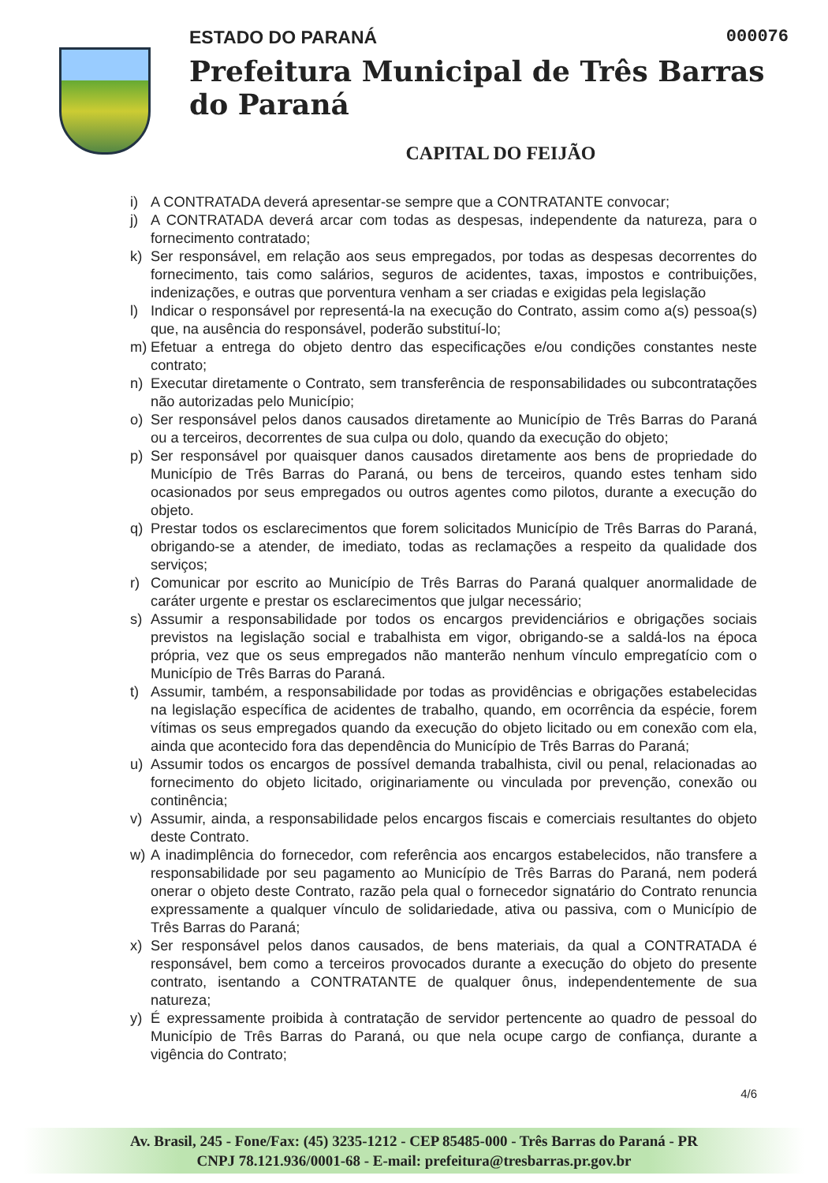ESTADO DO PARANÁ 000076
Prefeitura Municipal de Três Barras do Paraná
CAPITAL DO FEIJÃO
i) A CONTRATADA deverá apresentar-se sempre que a CONTRATANTE convocar;
j) A CONTRATADA deverá arcar com todas as despesas, independente da natureza, para o fornecimento contratado;
k) Ser responsável, em relação aos seus empregados, por todas as despesas decorrentes do fornecimento, tais como salários, seguros de acidentes, taxas, impostos e contribuições, indenizações, e outras que porventura venham a ser criadas e exigidas pela legislação
l) Indicar o responsável por representá-la na execução do Contrato, assim como a(s) pessoa(s) que, na ausência do responsável, poderão substituí-lo;
m) Efetuar a entrega do objeto dentro das especificações e/ou condições constantes neste contrato;
n) Executar diretamente o Contrato, sem transferência de responsabilidades ou subcontratações não autorizadas pelo Município;
o) Ser responsável pelos danos causados diretamente ao Município de Três Barras do Paraná ou a terceiros, decorrentes de sua culpa ou dolo, quando da execução do objeto;
p) Ser responsável por quaisquer danos causados diretamente aos bens de propriedade do Município de Três Barras do Paraná, ou bens de terceiros, quando estes tenham sido ocasionados por seus empregados ou outros agentes como pilotos, durante a execução do objeto.
q) Prestar todos os esclarecimentos que forem solicitados Município de Três Barras do Paraná, obrigando-se a atender, de imediato, todas as reclamações a respeito da qualidade dos serviços;
r) Comunicar por escrito ao Município de Três Barras do Paraná qualquer anormalidade de caráter urgente e prestar os esclarecimentos que julgar necessário;
s) Assumir a responsabilidade por todos os encargos previdenciários e obrigações sociais previstos na legislação social e trabalhista em vigor, obrigando-se a saldá-los na época própria, vez que os seus empregados não manterão nenhum vínculo empregatício com o Município de Três Barras do Paraná.
t) Assumir, também, a responsabilidade por todas as providências e obrigações estabelecidas na legislação específica de acidentes de trabalho, quando, em ocorrência da espécie, forem vítimas os seus empregados quando da execução do objeto licitado ou em conexão com ela, ainda que acontecido fora das dependência do Município de Três Barras do Paraná;
u) Assumir todos os encargos de possível demanda trabalhista, civil ou penal, relacionadas ao fornecimento do objeto licitado, originariamente ou vinculada por prevenção, conexão ou continência;
v) Assumir, ainda, a responsabilidade pelos encargos fiscais e comerciais resultantes do objeto deste Contrato.
w) A inadimplência do fornecedor, com referência aos encargos estabelecidos, não transfere a responsabilidade por seu pagamento ao Município de Três Barras do Paraná, nem poderá onerar o objeto deste Contrato, razão pela qual o fornecedor signatário do Contrato renuncia expressamente a qualquer vínculo de solidariedade, ativa ou passiva, com o Município de Três Barras do Paraná;
x) Ser responsável pelos danos causados, de bens materiais, da qual a CONTRATADA é responsável, bem como a terceiros provocados durante a execução do objeto do presente contrato, isentando a CONTRATANTE de qualquer ônus, independentemente de sua natureza;
y) É expressamente proibida à contratação de servidor pertencente ao quadro de pessoal do Município de Três Barras do Paraná, ou que nela ocupe cargo de confiança, durante a vigência do Contrato;
4/6
Av. Brasil, 245 - Fone/Fax: (45) 3235-1212 - CEP 85485-000 - Três Barras do Paraná - PR
CNPJ 78.121.936/0001-68 - E-mail: prefeitura@tresbarras.pr.gov.br